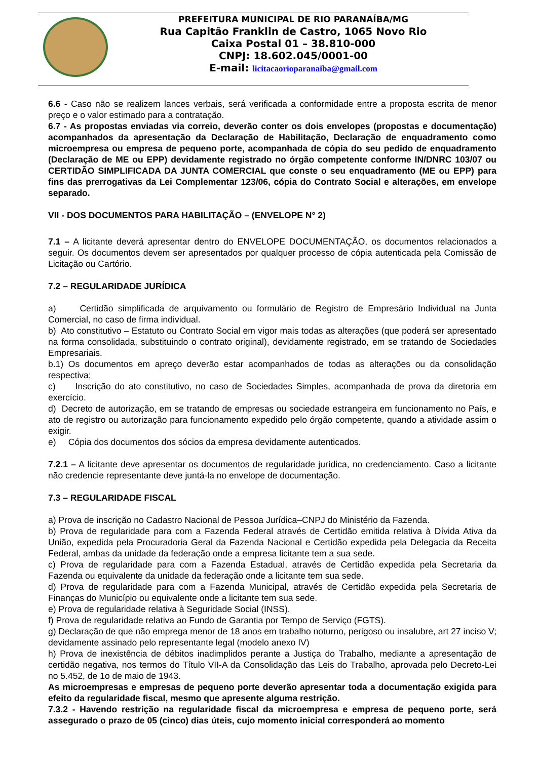PREFEITURA MUNICIPAL DE RIO PARANAÍBA/MG
Rua Capitão Franklin de Castro, 1065 Novo Rio
Caixa Postal 01 – 38.810-000
CNPJ: 18.602.045/0001-00
E-mail: licitacaorioparanaiba@gmail.com
6.6 - Caso não se realizem lances verbais, será verificada a conformidade entre a proposta escrita de menor preço e o valor estimado para a contratação.
6.7 - As propostas enviadas via correio, deverão conter os dois envelopes (propostas e documentação) acompanhados da apresentação da Declaração de Habilitação, Declaração de enquadramento como microempresa ou empresa de pequeno porte, acompanhada de cópia do seu pedido de enquadramento (Declaração de ME ou EPP) devidamente registrado no órgão competente conforme IN/DNRC 103/07 ou CERTIDÃO SIMPLIFICADA DA JUNTA COMERCIAL que conste o seu enquadramento (ME ou EPP) para fins das prerrogativas da Lei Complementar 123/06, cópia do Contrato Social e alterações, em envelope separado.
VII - DOS DOCUMENTOS PARA HABILITAÇÃO – (ENVELOPE N° 2)
7.1 – A licitante deverá apresentar dentro do ENVELOPE DOCUMENTAÇÃO, os documentos relacionados a seguir. Os documentos devem ser apresentados por qualquer processo de cópia autenticada pela Comissão de Licitação ou Cartório.
7.2 – REGULARIDADE JURÍDICA
a) Certidão simplificada de arquivamento ou formulário de Registro de Empresário Individual na Junta Comercial, no caso de firma individual.
b) Ato constitutivo – Estatuto ou Contrato Social em vigor mais todas as alterações (que poderá ser apresentado na forma consolidada, substituindo o contrato original), devidamente registrado, em se tratando de Sociedades Empresariais.
b.1) Os documentos em apreço deverão estar acompanhados de todas as alterações ou da consolidação respectiva;
c) Inscrição do ato constitutivo, no caso de Sociedades Simples, acompanhada de prova da diretoria em exercício.
d) Decreto de autorização, em se tratando de empresas ou sociedade estrangeira em funcionamento no País, e ato de registro ou autorização para funcionamento expedido pelo órgão competente, quando a atividade assim o exigir.
e) Cópia dos documentos dos sócios da empresa devidamente autenticados.
7.2.1 – A licitante deve apresentar os documentos de regularidade jurídica, no credenciamento. Caso a licitante não credencie representante deve juntá-la no envelope de documentação.
7.3 – REGULARIDADE FISCAL
a) Prova de inscrição no Cadastro Nacional de Pessoa Jurídica–CNPJ do Ministério da Fazenda.
b) Prova de regularidade para com a Fazenda Federal através de Certidão emitida relativa à Dívida Ativa da União, expedida pela Procuradoria Geral da Fazenda Nacional e Certidão expedida pela Delegacia da Receita Federal, ambas da unidade da federação onde a empresa licitante tem a sua sede.
c) Prova de regularidade para com a Fazenda Estadual, através de Certidão expedida pela Secretaria da Fazenda ou equivalente da unidade da federação onde a licitante tem sua sede.
d) Prova de regularidade para com a Fazenda Municipal, através de Certidão expedida pela Secretaria de Finanças do Município ou equivalente onde a licitante tem sua sede.
e) Prova de regularidade relativa à Seguridade Social (INSS).
f) Prova de regularidade relativa ao Fundo de Garantia por Tempo de Serviço (FGTS).
g) Declaração de que não emprega menor de 18 anos em trabalho noturno, perigoso ou insalubre, art 27 inciso V; devidamente assinado pelo representante legal (modelo anexo IV)
h) Prova de inexistência de débitos inadimplidos perante a Justiça do Trabalho, mediante a apresentação de certidão negativa, nos termos do Título VII-A da Consolidação das Leis do Trabalho, aprovada pelo Decreto-Lei no 5.452, de 1o de maio de 1943.
As microempresas e empresas de pequeno porte deverão apresentar toda a documentação exigida para efeito da regularidade fiscal, mesmo que apresente alguma restrição.
7.3.2 - Havendo restrição na regularidade fiscal da microempresa e empresa de pequeno porte, será assegurado o prazo de 05 (cinco) dias úteis, cujo momento inicial corresponderá ao momento